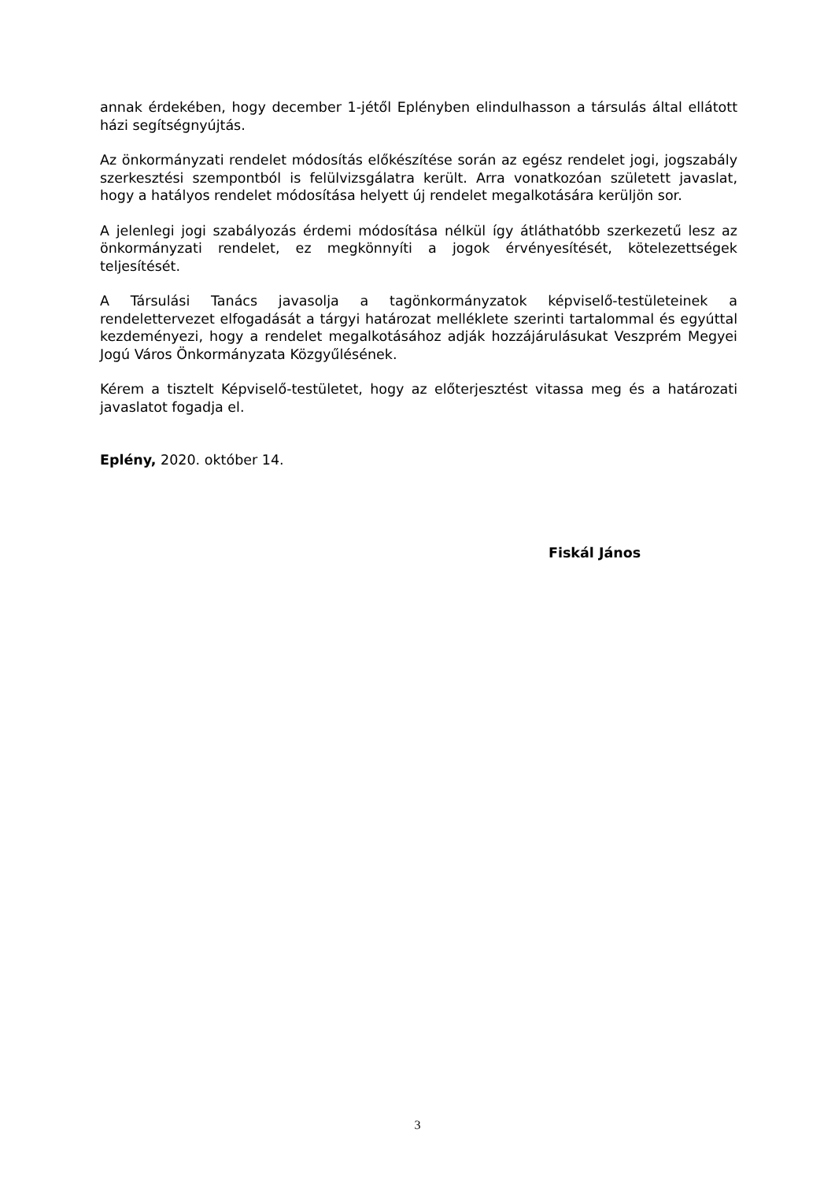annak érdekében, hogy december 1-jétől Eplényben elindulhasson a társulás által ellátott házi segítségnyújtás.
Az önkormányzati rendelet módosítás előkészítése során az egész rendelet jogi, jogszabály szerkesztési szempontból is felülvizsgálatra került. Arra vonatkozóan született javaslat, hogy a hatályos rendelet módosítása helyett új rendelet megalkotására kerüljön sor.
A jelenlegi jogi szabályozás érdemi módosítása nélkül így átláthatóbb szerkezetű lesz az önkormányzati rendelet, ez megkönnyíti a jogok érvényesítését, kötelezettségek teljesítését.
A Társulási Tanács javasolja a tagönkormányzatok képviselő-testületeinek a rendelettervezet elfogadását a tárgyi határozat melléklete szerinti tartalommal és egyúttal kezdeményezi, hogy a rendelet megalkotásához adják hozzájárulásukat Veszprém Megyei Jogú Város Önkormányzata Közgyűlésének.
Kérem a tisztelt Képviselő-testületet, hogy az előterjesztést vitassa meg és a határozati javaslatot fogadja el.
Eplény, 2020. október 14.
Fiskál János
3